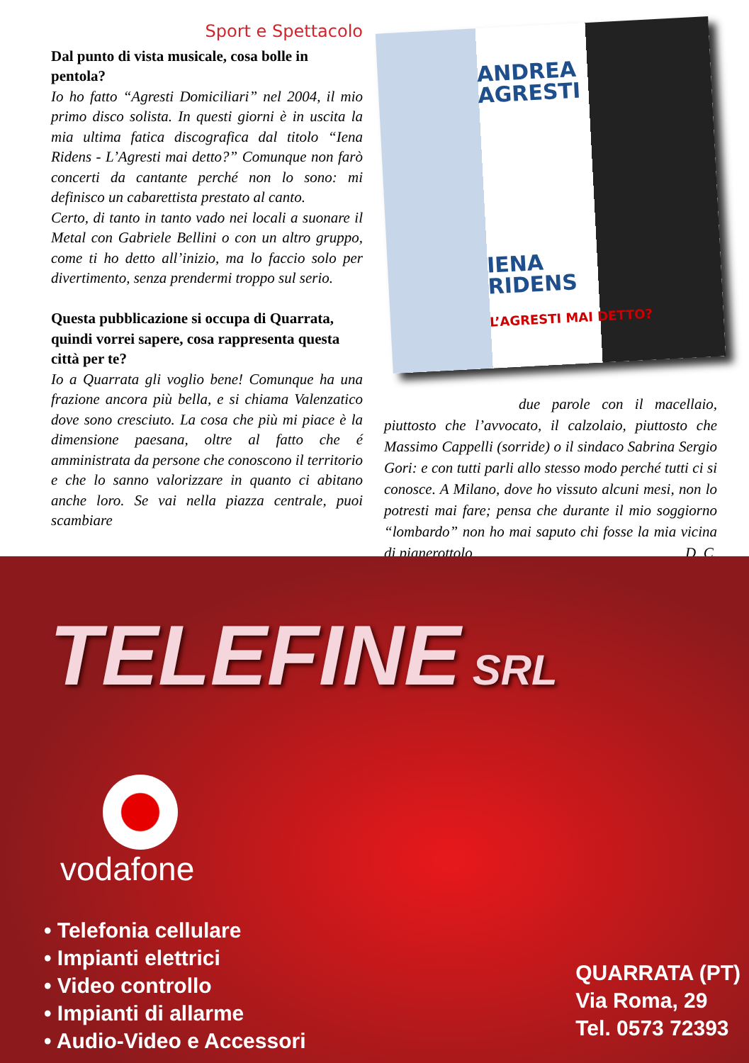Sport e Spettacolo
Dal punto di vista musicale, cosa bolle in pentola?
Io ho fatto “Agresti Domiciliari” nel 2004, il mio primo disco solista. In questi giorni è in uscita la mia ultima fatica discografica dal titolo “Iena Ridens - L’Agresti mai detto?” Comunque non farò concerti da cantante perché non lo sono: mi definisco un cabarettista prestato al canto.
Certo, di tanto in tanto vado nei locali a suonare il Metal con Gabriele Bellini o con un altro gruppo, come ti ho detto all’inizio, ma lo faccio solo per divertimento, senza prendermi troppo sul serio.
Questa pubblicazione si occupa di Quarrata, quindi vorrei sapere, cosa rappresenta questa città per te?
Io a Quarrata gli voglio bene! Comunque ha una frazione ancora più bella, e si chiama Valenzatico dove sono cresciuto. La cosa che più mi piace è la dimensione paesana, oltre al fatto che é amministrata da persone che conoscono il territorio e che lo sanno valorizzare in quanto ci abitano anche loro. Se vai nella piazza centrale, puoi scambiare
ANDREA
AGRESTI
IENA
RIDENS
L’AGRESTI MAI DETTO?
due parole con il macellaio, piuttosto che l’avvocato, il calzolaio, piuttosto che Massimo Cappelli (sorride) o il sindaco Sabrina Sergio Gori: e con tutti parli allo stesso modo perché tutti ci si conosce. A Milano, dove ho vissuto alcuni mesi, non lo potresti mai fare; pensa che durante il mio soggiorno “lombardo” non ho mai saputo chi fosse la mia vicina di pianerottolo. D. C.
TELEFINE SRL
vodafone
• Telefonia cellulare
• Impianti elettrici
• Video controllo
• Impianti di allarme
• Audio-Video e Accessori
QUARRATA (PT)
Via Roma, 29
Tel. 0573 72393